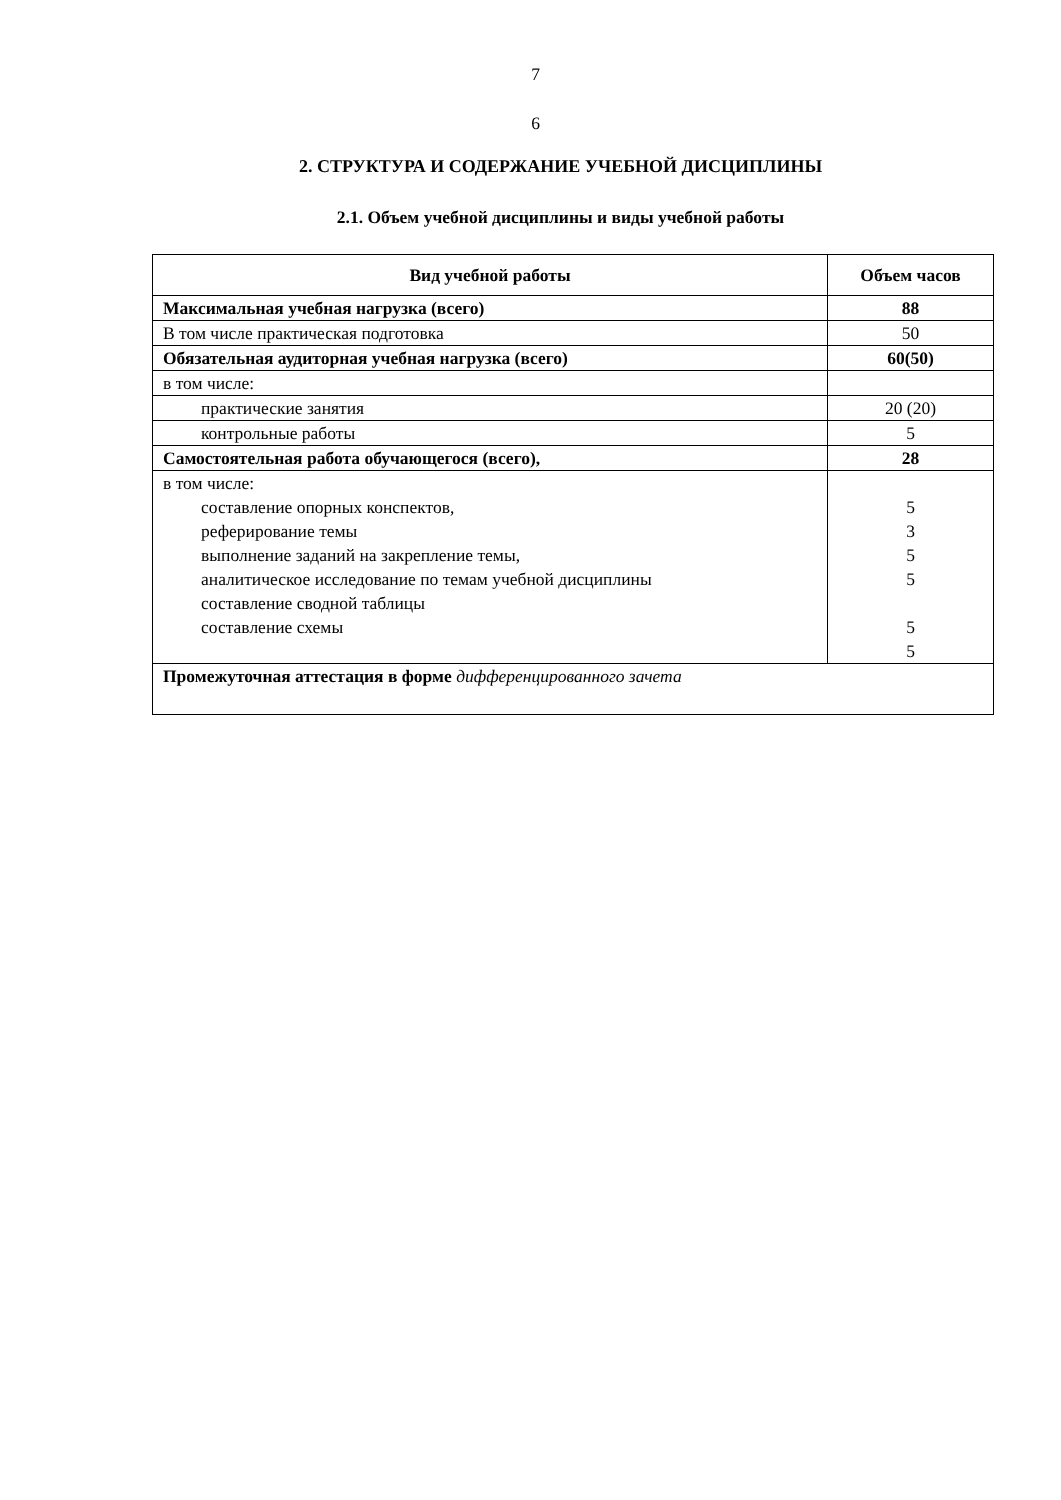7
6
2. СТРУКТУРА И СОДЕРЖАНИЕ УЧЕБНОЙ ДИСЦИПЛИНЫ
2.1. Объем учебной дисциплины и виды учебной работы
| Вид учебной работы | Объем часов |
| --- | --- |
| Максимальная учебная нагрузка (всего) | 88 |
| В том числе практическая подготовка | 50 |
| Обязательная аудиторная учебная нагрузка (всего) | 60(50) |
| в том числе: | |
| практические занятия | 20 (20) |
| контрольные работы | 5 |
| Самостоятельная работа обучающегося (всего), | 28 |
| в том числе: составление опорных конспектов, реферирование темы выполнение заданий на закрепление темы, аналитическое исследование по темам учебной дисциплины составление сводной таблицы составление схемы | 5 3 5 5 5 5 |
| Промежуточная аттестация в форме дифференцированного зачета | |